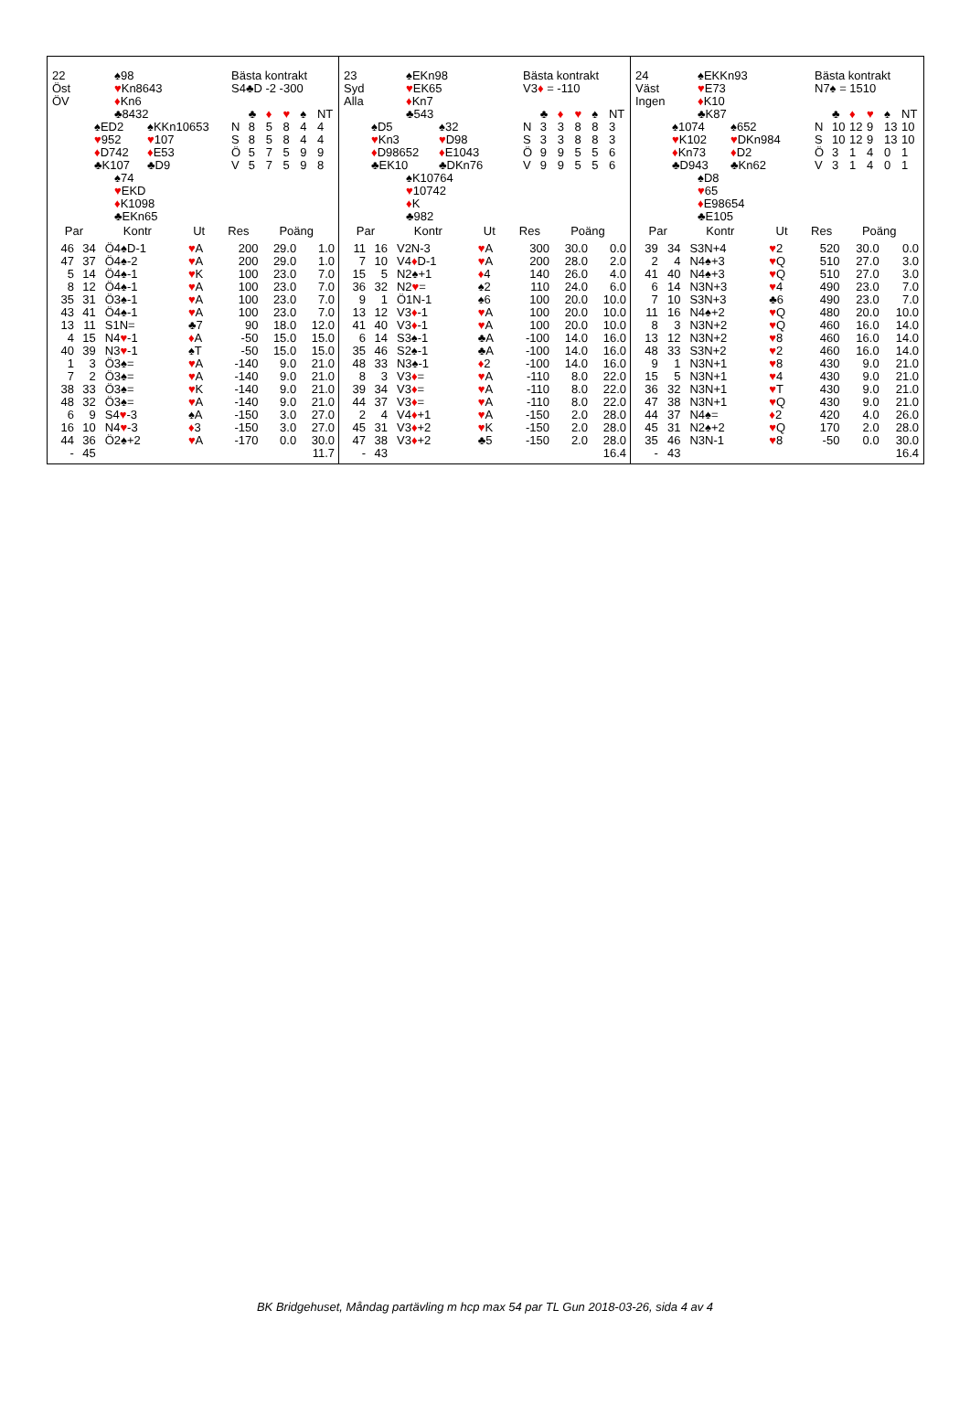22
Öst
ÖV
♠98
♥Kn8643
♦Kn6
♣8432
♠ED2
♥952
♦D742
♣K107
♠KKn10653
♥107
♦E53
♣D9
♠74
♥EKD
♦K1098
♣EKn65
Bästa kontrakt
S4♣D -2 -300
| | ♣ | ♦ | ♥ | ♠ | NT |
| N | 8 | 5 | 8 | 4 | 4 |
| S | 8 | 5 | 8 | 4 | 4 |
| Ö | 5 | 7 | 5 | 9 | 9 |
| V | 5 | 7 | 5 | 9 | 8 |
| Par | | Kontr | Ut | Res | Poäng | |
| --- | --- | --- | --- | --- | --- | --- |
| 46 | 34 | Ö4♠D-1 | ♥ A | 200 | 29.0 | 1.0 |
| 47 | 37 | Ö4♠-2 | ♥ A | 200 | 29.0 | 1.0 |
| 5 | 14 | Ö4♠-1 | ♥ K | 100 | 23.0 | 7.0 |
| 8 | 12 | Ö4♠-1 | ♥ A | 100 | 23.0 | 7.0 |
| 35 | 31 | Ö3♠-1 | ♥ A | 100 | 23.0 | 7.0 |
| 43 | 41 | Ö4♠-1 | ♥ A | 100 | 23.0 | 7.0 |
| 13 | 11 | S1N= | ♣7 | 90 | 18.0 | 12.0 |
| 4 | 15 | N4 ♥ -1 | ♦ A | -50 | 15.0 | 15.0 |
| 40 | 39 | N3 ♥ -1 | ♠T | -50 | 15.0 | 15.0 |
| 1 | 3 | Ö3♠= | ♥ A | -140 | 9.0 | 21.0 |
| 7 | 2 | Ö3♠= | ♥ A | -140 | 9.0 | 21.0 |
| 38 | 33 | Ö3♠= | ♥ K | -140 | 9.0 | 21.0 |
| 48 | 32 | Ö3♠= | ♥ A | -140 | 9.0 | 21.0 |
| 6 | 9 | S4 ♥ -3 | ♠A | -150 | 3.0 | 27.0 |
| 16 | 10 | N4 ♥ -3 | ♦ 3 | -150 | 3.0 | 27.0 |
| 44 | 36 | Ö2♠+2 | ♥ A | -170 | 0.0 | 30.0 |
| - | 45 | | | | | 11.7 |
23
Syd
Alla
♠EKn98
♥EK65
♦Kn7
♣543
♠D5
♥Kn3
♦D98652
♣EK10
♠32
♥D98
♦E1043
♣DKn76
♠K10764
♥10742
♦K
♣982
Bästa kontrakt
V3♦ = -110
| | ♣ | ♦ | ♥ | ♠ | NT |
| N | 3 | 3 | 8 | 8 | 3 |
| S | 3 | 3 | 8 | 8 | 3 |
| Ö | 9 | 9 | 5 | 5 | 6 |
| V | 9 | 9 | 5 | 5 | 6 |
| Par | | Kontr | Ut | Res | Poäng | |
| --- | --- | --- | --- | --- | --- | --- |
| 11 | 16 | V2N-3 | ♥ A | 300 | 30.0 | 0.0 |
| 7 | 10 | V4 ♦ D-1 | ♥ A | 200 | 28.0 | 2.0 |
| 15 | 5 | N2♠+1 | ♦ 4 | 140 | 26.0 | 4.0 |
| 36 | 32 | N2 ♥ = | ♠2 | 110 | 24.0 | 6.0 |
| 9 | 1 | Ö1N-1 | ♠6 | 100 | 20.0 | 10.0 |
| 13 | 12 | V3 ♦ -1 | ♥ A | 100 | 20.0 | 10.0 |
| 41 | 40 | V3 ♦ -1 | ♥ A | 100 | 20.0 | 10.0 |
| 6 | 14 | S3♠-1 | ♣A | -100 | 14.0 | 16.0 |
| 35 | 46 | S2♠-1 | ♣A | -100 | 14.0 | 16.0 |
| 48 | 33 | N3♠-1 | ♦ 2 | -100 | 14.0 | 16.0 |
| 8 | 3 | V3 ♦ = | ♥ A | -110 | 8.0 | 22.0 |
| 39 | 34 | V3 ♦ = | ♥ A | -110 | 8.0 | 22.0 |
| 44 | 37 | V3 ♦ = | ♥ A | -110 | 8.0 | 22.0 |
| 2 | 4 | V4 ♦ +1 | ♥ A | -150 | 2.0 | 28.0 |
| 45 | 31 | V3 ♦ +2 | ♥ K | -150 | 2.0 | 28.0 |
| 47 | 38 | V3 ♦ +2 | ♣5 | -150 | 2.0 | 28.0 |
| - | 43 | | | | | 16.4 |
24
Väst
Ingen
♠EKKn93
♥E73
♦K10
♣K87
♠1074
♥K102
♦Kn73
♣D943
♠652
♥DKn984
♦D2
♣Kn62
♠D8
♥65
♦E98654
♣E105
Bästa kontrakt
N7♠ = 1510
| | ♣ | ♦ | ♥ | ♠ | NT |
| N | 10 | 12 | 9 | 13 | 10 |
| S | 10 | 12 | 9 | 13 | 10 |
| Ö | 3 | 1 | 4 | 0 | 1 |
| V | 3 | 1 | 4 | 0 | 1 |
| Par | | Kontr | Ut | Res | Poäng | |
| --- | --- | --- | --- | --- | --- | --- |
| 39 | 34 | S3N+4 | ♥ 2 | 520 | 30.0 | 0.0 |
| 2 | 4 | N4♠+3 | ♥ Q | 510 | 27.0 | 3.0 |
| 41 | 40 | N4♠+3 | ♥ Q | 510 | 27.0 | 3.0 |
| 6 | 14 | N3N+3 | ♥ 4 | 490 | 23.0 | 7.0 |
| 7 | 10 | S3N+3 | ♣6 | 490 | 23.0 | 7.0 |
| 11 | 16 | N4♠+2 | ♥ Q | 480 | 20.0 | 10.0 |
| 8 | 3 | N3N+2 | ♥ Q | 460 | 16.0 | 14.0 |
| 13 | 12 | N3N+2 | ♥ 8 | 460 | 16.0 | 14.0 |
| 48 | 33 | S3N+2 | ♥ 2 | 460 | 16.0 | 14.0 |
| 9 | 1 | N3N+1 | ♥ 8 | 430 | 9.0 | 21.0 |
| 15 | 5 | N3N+1 | ♥ 4 | 430 | 9.0 | 21.0 |
| 36 | 32 | N3N+1 | ♥ T | 430 | 9.0 | 21.0 |
| 47 | 38 | N3N+1 | ♥ Q | 430 | 9.0 | 21.0 |
| 44 | 37 | N4♠= | ♦ 2 | 420 | 4.0 | 26.0 |
| 45 | 31 | N2♠+2 | ♥ Q | 170 | 2.0 | 28.0 |
| 35 | 46 | N3N-1 | ♥ 8 | -50 | 0.0 | 30.0 |
| - | 43 | | | | | 16.4 |
BK Bridgehuset, Måndag partävling m hcp max 54 par TL Gun 2018-03-26, sida 4 av 4